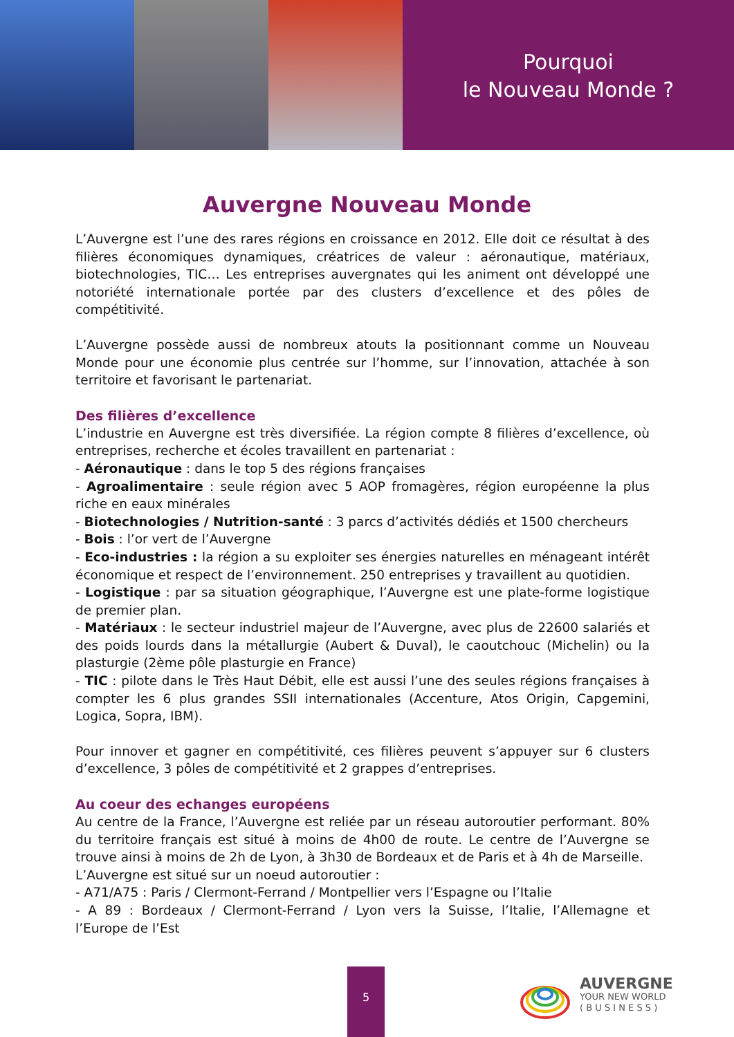Pourquoi
le Nouveau Monde ?
Auvergne Nouveau Monde
L’Auvergne est l’une des rares régions en croissance en 2012. Elle doit ce résultat à des filières économiques dynamiques, créatrices de valeur : aéronautique, matériaux, biotechnologies, TIC… Les entreprises auvergnates qui les animent ont développé une notoriété internationale portée par des clusters d’excellence et des pôles de compétitivité.
L’Auvergne possède aussi de nombreux atouts la positionnant comme un Nouveau Monde pour une économie plus centrée sur l’homme, sur l’innovation, attachée à son territoire et favorisant le partenariat.
Des filières d’excellence
L’industrie en Auvergne est très diversifiée. La région compte 8 filières d’excellence, où entreprises, recherche et écoles travaillent en partenariat :
- Aéronautique : dans le top 5 des régions françaises
- Agroalimentaire : seule région avec 5 AOP fromagères, région européenne la plus riche en eaux minérales
- Biotechnologies / Nutrition-santé : 3 parcs d’activités dédiés et 1500 chercheurs
- Bois : l’or vert de l’Auvergne
- Eco-industries : la région a su exploiter ses énergies naturelles en ménageant intérêt économique et respect de l’environnement. 250 entreprises y travaillent au quotidien.
- Logistique : par sa situation géographique, l’Auvergne est une plate-forme logistique de premier plan.
- Matériaux : le secteur industriel majeur de l’Auvergne, avec plus de 22600 salariés et des poids lourds dans la métallurgie (Aubert & Duval), le caoutchouc (Michelin) ou la plasturgie (2ème pôle plasturgie en France)
- TIC : pilote dans le Très Haut Débit, elle est aussi l’une des seules régions françaises à compter les 6 plus grandes SSII internationales (Accenture, Atos Origin, Capgemini, Logica, Sopra, IBM).
Pour innover et gagner en compétitivité, ces filières peuvent s’appuyer sur 6 clusters d’excellence, 3 pôles de compétitivité et 2 grappes d’entreprises.
Au coeur des echanges européens
Au centre de la France, l’Auvergne est reliée par un réseau autoroutier performant. 80% du territoire français est situé à moins de 4h00 de route. Le centre de l’Auvergne se trouve ainsi à moins de 2h de Lyon, à 3h30 de Bordeaux et de Paris et à 4h de Marseille.
L’Auvergne est situé sur un noeud autoroutier :
- A71/A75 : Paris / Clermont-Ferrand / Montpellier vers l’Espagne ou l’Italie
- A 89 : Bordeaux / Clermont-Ferrand / Lyon vers la Suisse, l’Italie, l’Allemagne et l’Europe de l’Est
5
AUVERGNE
YOUR NEW WORLD
( B U S I N E S S )